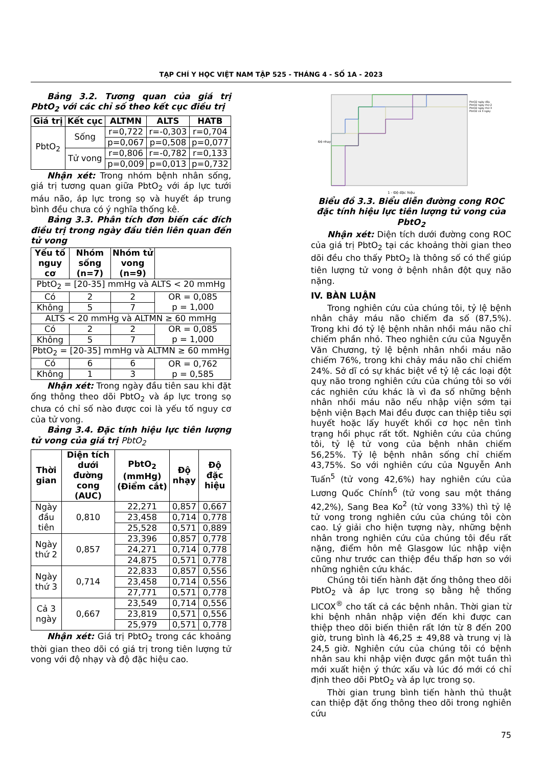TẠP CHÍ Y HỌC VIỆT NAM TẬP 525 - THÁNG 4 - SỐ 1A - 2023
Bảng 3.2. Tương quan của giá trị PbtO<sub>2</sub> với các chỉ số theo kết cục điều trị
| Giá trị | Kết cục | ALTMN | ALTS | HATB |
| --- | --- | --- | --- | --- |
| PbtO<sub>2</sub> | Sống | r=0,722 | r=-0,303 | r=0,704 |
| | | p=0,067 | p=0,508 | p=0,077 |
| | Tử vong | r=0,806 | r=-0,782 | r=0,133 |
| | | p=0,009 | p=0,013 | p=0,732 |
Nhận xét: Trong nhóm bệnh nhân sống, giá trị tương quan giữa PbtO<sub>2</sub> với áp lực tưới máu não, áp lực trong sọ và huyết áp trung bình đều chưa có ý nghĩa thống kê.
Bảng 3.3. Phân tích đơn biến các đích điều trị trong ngày đầu tiên liên quan đến tử vong
| Yếu tố nguy cơ | Nhóm sống (n=7) | Nhóm tử vong (n=9) | |
| --- | --- | --- | --- |
| PbtO<sub>2</sub> = [20-35] mmHg và ALTS < 20 mmHg | | | |
| Có | 2 | 2 | OR = 0,085 p = 1,000 |
| Không | 5 | 7 | |
| ALTS < 20 mmHg và ALTMN ≥ 60 mmHg | | | |
| Có | 2 | 2 | OR = 0,085 p = 1,000 |
| Không | 5 | 7 | |
| PbtO<sub>2</sub> = [20-35] mmHg và ALTMN ≥ 60 mmHg | | | |
| Có | 6 | 6 | OR = 0,762 p = 0,585 |
| Không | 1 | 3 | |
Nhận xét: Trong ngày đầu tiên sau khi đặt ống thông theo dõi PbtO<sub>2</sub> và áp lực trong sọ chưa có chỉ số nào được coi là yếu tố nguy cơ của tử vong.
Bảng 3.4. Đặc tính hiệu lực tiên lượng tử vong của giá trị PbtO<sub>2</sub>
| Thời gian | Diện tích dưới đường cong (AUC) | PbtO<sub>2</sub> (mmHg) (Điểm cắt) | Độ nhạy | Độ đặc hiệu |
| --- | --- | --- | --- | --- |
| Ngày đầu tiên | 0,810 | 22,271 | 0,857 | 0,667 |
| | | 23,458 | 0,714 | 0,778 |
| | | 25,528 | 0,571 | 0,889 |
| Ngày thứ 2 | 0,857 | 23,396 | 0,857 | 0,778 |
| | | 24,271 | 0,714 | 0,778 |
| | | 24,875 | 0,571 | 0,778 |
| Ngày thứ 3 | 0,714 | 22,833 | 0,857 | 0,556 |
| | | 23,458 | 0,714 | 0,556 |
| | | 27,771 | 0,571 | 0,778 |
| Cả 3 ngày | 0,667 | 23,549 | 0,714 | 0,556 |
| | | 23,819 | 0,571 | 0,556 |
| | | 25,979 | 0,571 | 0,778 |
Nhận xét: Giá trị PbtO<sub>2</sub> trong các khoảng thời gian theo dõi có giá trị trong tiên lượng tử vong với độ nhạy và độ đặc hiệu cao.
PbtO2 ngày đầu
PbtO2 ngày thứ 2
PbtO2 ngày thứ 3
PbtO2 cả 3 ngày
Độ nhạy
1 - Độ đặc hiệu
Biểu đồ 3.3. Biểu diễn đường cong ROC đặc tính hiệu lực tiên lượng tử vong của PbtO<sub>2</sub>
Nhận xét: Diện tích dưới đường cong ROC của giá trị PbtO<sub>2</sub> tại các khoảng thời gian theo dõi đều cho thấy PbtO<sub>2</sub> là thông số có thể giúp tiên lượng tử vong ở bệnh nhân đột quỵ não nặng.
IV. BÀN LUẬN
Trong nghiên cứu của chúng tôi, tỷ lệ bệnh nhân chảy máu não chiếm đa số (87,5%). Trong khi đó tỷ lệ bệnh nhân nhồi máu não chỉ chiếm phần nhỏ. Theo nghiên cứu của Nguyễn Văn Chương, tỷ lệ bệnh nhân nhồi máu não chiếm 76%, trong khi chảy máu não chỉ chiếm 24%. Sở dĩ có sự khác biệt về tỷ lệ các loại đột quỵ não trong nghiên cứu của chúng tôi so với các nghiên cứu khác là vì đa số những bệnh nhân nhồi máu não nếu nhập viện sớm tại bệnh viện Bạch Mai đều được can thiệp tiêu sợi huyết hoặc lấy huyết khối cơ học nên tình trạng hồi phục rất tốt. Nghiên cứu của chúng tôi, tỷ lệ tử vong của bệnh nhân chiếm 56,25%. Tỷ lệ bệnh nhân sống chỉ chiếm 43,75%. So với nghiên cứu của Nguyễn Anh Tuấn<sup>5</sup> (tử vong 42,6%) hay nghiên cứu của Lương Quốc Chính<sup>6</sup> (tử vong sau một tháng 42,2%), Sang Bea Ko<sup>2</sup> (tử vong 33%) thì tỷ lệ tử vong trong nghiên cứu của chúng tôi còn cao. Lý giải cho hiện tượng này, những bệnh nhân trong nghiên cứu của chúng tôi đều rất nặng, điểm hôn mê Glasgow lúc nhập viện cũng như trước can thiệp đều thấp hơn so với những nghiên cứu khác.
Chúng tôi tiến hành đặt ống thông theo dõi PbtO<sub>2</sub> và áp lực trong sọ bằng hệ thống LICOX<sup>®</sup> cho tất cả các bệnh nhân. Thời gian từ khi bệnh nhân nhập viện đến khi được can thiệp theo dõi biến thiên rất lớn từ 8 đến 200 giờ, trung bình là 46,25 ± 49,88 và trung vị là 24,5 giờ. Nghiên cứu của chúng tôi có bệnh nhân sau khi nhập viện được gần một tuần thì mới xuất hiện ý thức xấu và lúc đó mới có chỉ định theo dõi PbtO<sub>2</sub> và áp lực trong sọ.
Thời gian trung bình tiến hành thủ thuật can thiệp đặt ống thông theo dõi trong nghiên cứu
75